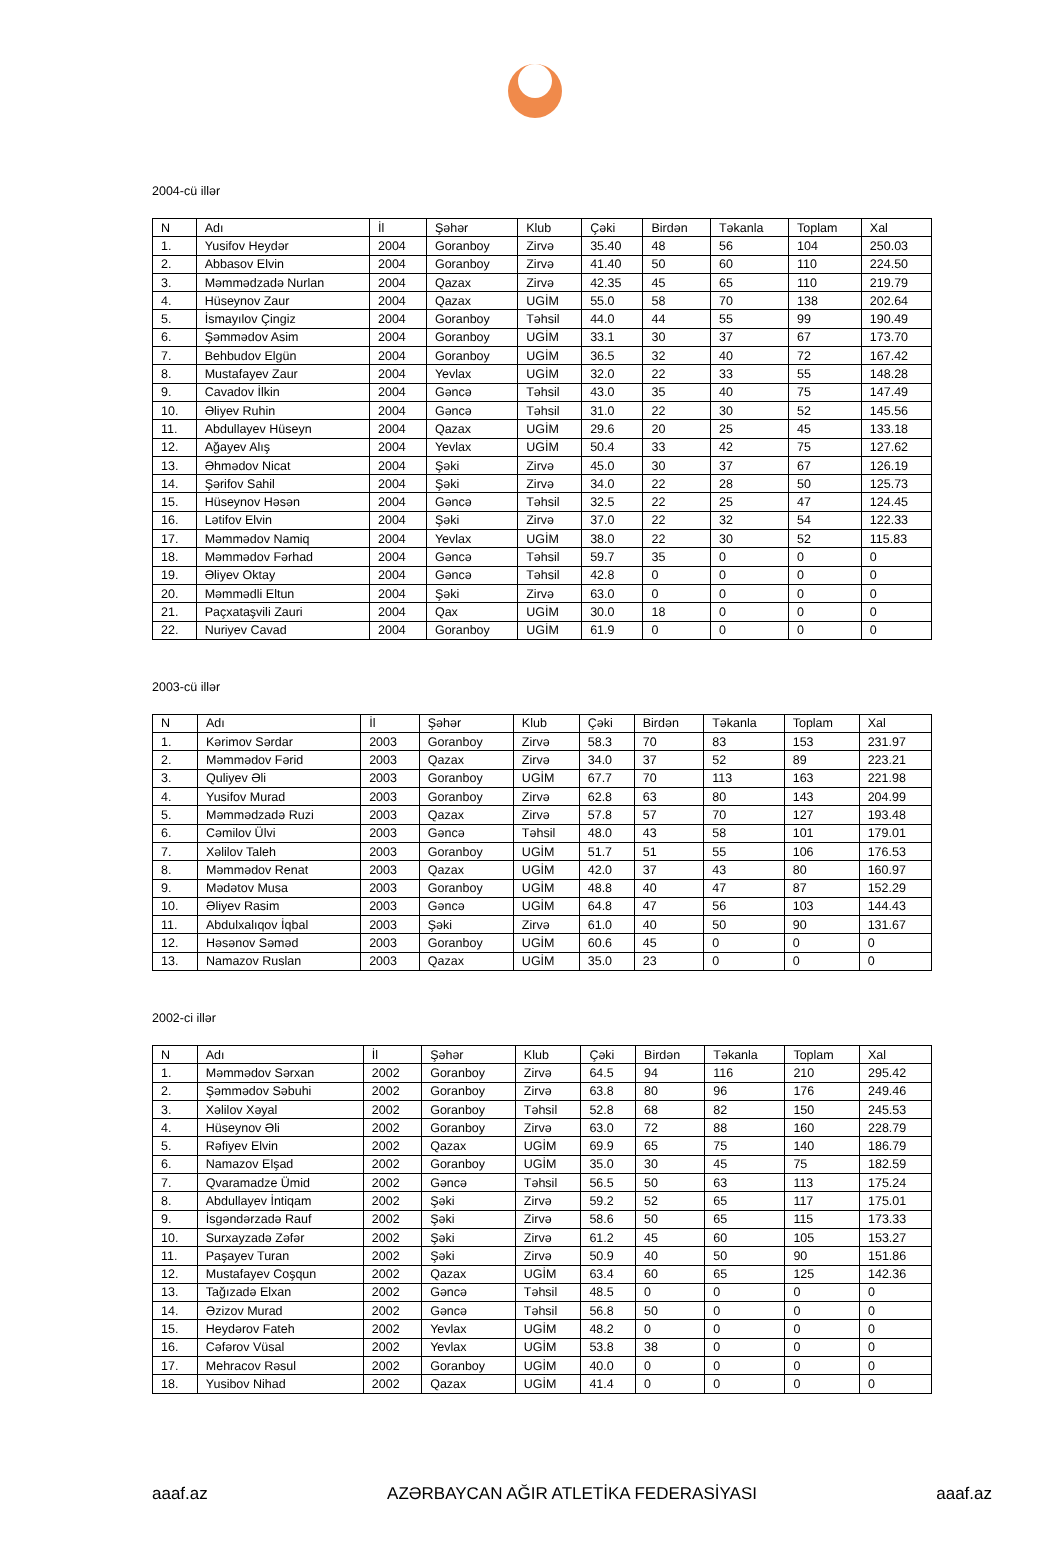2004-cü illər
| N | Adı | İl | Şəhər | Klub | Çəki | Birdən | Təkanla | Toplam | Xal |
| --- | --- | --- | --- | --- | --- | --- | --- | --- | --- |
| 1. | Yusifov Heydər | 2004 | Goranboy | Zirvə | 35.40 | 48 | 56 | 104 | 250.03 |
| 2. | Abbasov Elvin | 2004 | Goranboy | Zirvə | 41.40 | 50 | 60 | 110 | 224.50 |
| 3. | Məmmədzadə Nurlan | 2004 | Qazax | Zirvə | 42.35 | 45 | 65 | 110 | 219.79 |
| 4. | Hüseynov Zaur | 2004 | Qazax | UGİM | 55.0 | 58 | 70 | 138 | 202.64 |
| 5. | İsmayılov Çingiz | 2004 | Goranboy | Təhsil | 44.0 | 44 | 55 | 99 | 190.49 |
| 6. | Şəmmədov Asim | 2004 | Goranboy | UGİM | 33.1 | 30 | 37 | 67 | 173.70 |
| 7. | Behbudov Elgün | 2004 | Goranboy | UGİM | 36.5 | 32 | 40 | 72 | 167.42 |
| 8. | Mustafayev Zaur | 2004 | Yevlax | UGİM | 32.0 | 22 | 33 | 55 | 148.28 |
| 9. | Cavadov İlkin | 2004 | Gəncə | Təhsil | 43.0 | 35 | 40 | 75 | 147.49 |
| 10. | Əliyev Ruhin | 2004 | Gəncə | Təhsil | 31.0 | 22 | 30 | 52 | 145.56 |
| 11. | Abdullayev Hüseyn | 2004 | Qazax | UGİM | 29.6 | 20 | 25 | 45 | 133.18 |
| 12. | Ağayev Alış | 2004 | Yevlax | UGİM | 50.4 | 33 | 42 | 75 | 127.62 |
| 13. | Əhmədov Nicat | 2004 | Şəki | Zirvə | 45.0 | 30 | 37 | 67 | 126.19 |
| 14. | Şərifov Sahil | 2004 | Şəki | Zirvə | 34.0 | 22 | 28 | 50 | 125.73 |
| 15. | Hüseynov Həsən | 2004 | Gəncə | Təhsil | 32.5 | 22 | 25 | 47 | 124.45 |
| 16. | Lətifov Elvin | 2004 | Şəki | Zirvə | 37.0 | 22 | 32 | 54 | 122.33 |
| 17. | Məmmədov Namiq | 2004 | Yevlax | UGİM | 38.0 | 22 | 30 | 52 | 115.83 |
| 18. | Məmmədov Fərhad | 2004 | Gəncə | Təhsil | 59.7 | 35 | 0 | 0 | 0 |
| 19. | Əliyev Oktay | 2004 | Gəncə | Təhsil | 42.8 | 0 | 0 | 0 | 0 |
| 20. | Məmmədli Eltun | 2004 | Şəki | Zirvə | 63.0 | 0 | 0 | 0 | 0 |
| 21. | Paçxataşvili Zauri | 2004 | Qax | UGİM | 30.0 | 18 | 0 | 0 | 0 |
| 22. | Nuriyev Cavad | 2004 | Goranboy | UGİM | 61.9 | 0 | 0 | 0 | 0 |
2003-cü illər
| N | Adı | İl | Şəhər | Klub | Çəki | Birdən | Təkanla | Toplam | Xal |
| --- | --- | --- | --- | --- | --- | --- | --- | --- | --- |
| 1. | Kərimov Sərdar | 2003 | Goranboy | Zirvə | 58.3 | 70 | 83 | 153 | 231.97 |
| 2. | Məmmədov Fərid | 2003 | Qazax | Zirvə | 34.0 | 37 | 52 | 89 | 223.21 |
| 3. | Quliyev Əli | 2003 | Goranboy | UGİM | 67.7 | 70 | 113 | 163 | 221.98 |
| 4. | Yusifov Murad | 2003 | Goranboy | Zirvə | 62.8 | 63 | 80 | 143 | 204.99 |
| 5. | Məmmədzadə Ruzi | 2003 | Qazax | Zirvə | 57.8 | 57 | 70 | 127 | 193.48 |
| 6. | Cəmilov Ülvi | 2003 | Gəncə | Təhsil | 48.0 | 43 | 58 | 101 | 179.01 |
| 7. | Xəlilov Taleh | 2003 | Goranboy | UGİM | 51.7 | 51 | 55 | 106 | 176.53 |
| 8. | Məmmədov Renat | 2003 | Qazax | UGİM | 42.0 | 37 | 43 | 80 | 160.97 |
| 9. | Mədətov Musa | 2003 | Goranboy | UGİM | 48.8 | 40 | 47 | 87 | 152.29 |
| 10. | Əliyev Rasim | 2003 | Gəncə | UGİM | 64.8 | 47 | 56 | 103 | 144.43 |
| 11. | Abdulxalıqov İqbal | 2003 | Şəki | Zirvə | 61.0 | 40 | 50 | 90 | 131.67 |
| 12. | Həsənov Səməd | 2003 | Goranboy | UGİM | 60.6 | 45 | 0 | 0 | 0 |
| 13. | Namazov Ruslan | 2003 | Qazax | UGİM | 35.0 | 23 | 0 | 0 | 0 |
2002-ci illər
| N | Adı | İl | Şəhər | Klub | Çəki | Birdən | Təkanla | Toplam | Xal |
| --- | --- | --- | --- | --- | --- | --- | --- | --- | --- |
| 1. | Məmmədov Sərxan | 2002 | Goranboy | Zirvə | 64.5 | 94 | 116 | 210 | 295.42 |
| 2. | Şəmmədov Səbuhi | 2002 | Goranboy | Zirvə | 63.8 | 80 | 96 | 176 | 249.46 |
| 3. | Xəlilov Xəyal | 2002 | Goranboy | Təhsil | 52.8 | 68 | 82 | 150 | 245.53 |
| 4. | Hüseynov Əli | 2002 | Goranboy | Zirvə | 63.0 | 72 | 88 | 160 | 228.79 |
| 5. | Rəfiyev Elvin | 2002 | Qazax | UGİM | 69.9 | 65 | 75 | 140 | 186.79 |
| 6. | Namazov Elşad | 2002 | Goranboy | UGİM | 35.0 | 30 | 45 | 75 | 182.59 |
| 7. | Qvaramadze Ümid | 2002 | Gəncə | Təhsil | 56.5 | 50 | 63 | 113 | 175.24 |
| 8. | Abdullayev İntiqam | 2002 | Şəki | Zirvə | 59.2 | 52 | 65 | 117 | 175.01 |
| 9. | İsgəndərzadə Rauf | 2002 | Şəki | Zirvə | 58.6 | 50 | 65 | 115 | 173.33 |
| 10. | Surxayzadə Zəfər | 2002 | Şəki | Zirvə | 61.2 | 45 | 60 | 105 | 153.27 |
| 11. | Paşayev Turan | 2002 | Şəki | Zirvə | 50.9 | 40 | 50 | 90 | 151.86 |
| 12. | Mustafayev Coşqun | 2002 | Qazax | UGİM | 63.4 | 60 | 65 | 125 | 142.36 |
| 13. | Tağızadə Elxan | 2002 | Gəncə | Təhsil | 48.5 | 0 | 0 | 0 | 0 |
| 14. | Əzizov Murad | 2002 | Gəncə | Təhsil | 56.8 | 50 | 0 | 0 | 0 |
| 15. | Heydərov Fateh | 2002 | Yevlax | UGİM | 48.2 | 0 | 0 | 0 | 0 |
| 16. | Cəfərov Vüsal | 2002 | Yevlax | UGİM | 53.8 | 38 | 0 | 0 | 0 |
| 17. | Mehracov Rəsul | 2002 | Goranboy | UGİM | 40.0 | 0 | 0 | 0 | 0 |
| 18. | Yusibov Nihad | 2002 | Qazax | UGİM | 41.4 | 0 | 0 | 0 | 0 |
aaaf.az AZƏRBAYCAN AĞIR ATLETİKA FEDERASİYASI aaaf.az